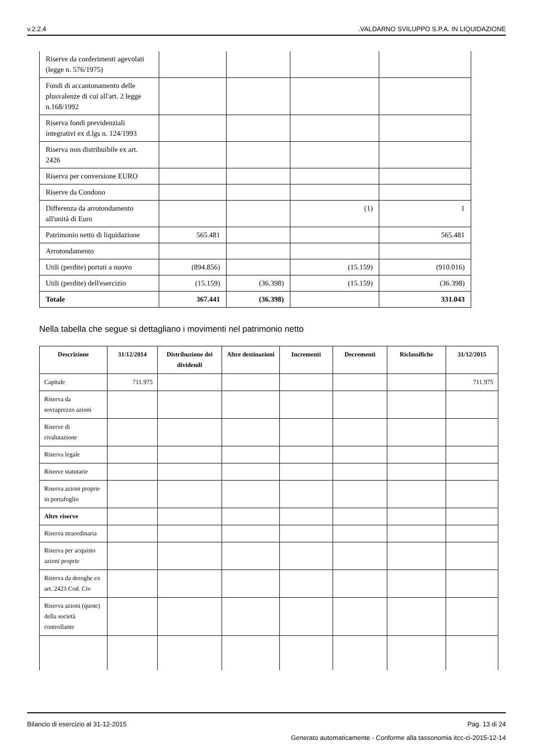v.2.2.4.VALDARNO SVILUPPO S.P.A. IN LIQUIDAZIONE
| Riserve da conferimenti agevolati (legge n. 576/1975) | | | | |
| Fondi di accantonamento delle plusvalenze di cui all'art. 2 legge n.168/1992 | | | | |
| Riserva fondi previdenziali integrativi ex d.lgs n. 124/1993 | | | | |
| Riserva non distribuibile ex art. 2426 | | | | |
| Riserva per conversione EURO | | | | |
| Riserve da Condono | | | | |
| Differenza da arrotondamento all'unità di Euro | | | (1) | 1 |
| Patrimonio netto di liquidazione | 565.481 | | | 565.481 |
| Arrotondamento | | | | |
| Utili (perdite) portati a nuovo | (894.856) | | (15.159) | (910.016) |
| Utili (perdite) dell'esercizio | (15.159) | (36.398) | (15.159) | (36.398) |
| Totale | 367.441 | (36.398) | | 331.043 |
Nella tabella che segue si dettagliano i movimenti nel patrimonio netto
| Descrizione | 31/12/2014 | Distribuzione dei dividendi | Altre destinazioni | Incrementi | Decrementi | Riclassifiche | 31/12/2015 |
| --- | --- | --- | --- | --- | --- | --- | --- |
| Capitale | 711.975 | | | | | | 711.975 |
| Riserva da sovraprezzo azioni | | | | | | | |
| Riserve di rivalutazione | | | | | | | |
| Riserva legale | | | | | | | |
| Riserve statutarie | | | | | | | |
| Riserva azioni proprie in portafoglio | | | | | | | |
| Altre riserve | | | | | | | |
| Riserva straordinaria | | | | | | | |
| Riserva per acquisto azioni proprie | | | | | | | |
| Riserva da deroghe ex art. 2423 Cod. Civ | | | | | | | |
| Riserva azioni (quote) della società controllante | | | | | | | |
Bilancio di esercizio al 31-12-2015 Pag. 13 di 24
Generato automaticamente - Conforme alla tassonomia itcc-ci-2015-12-14